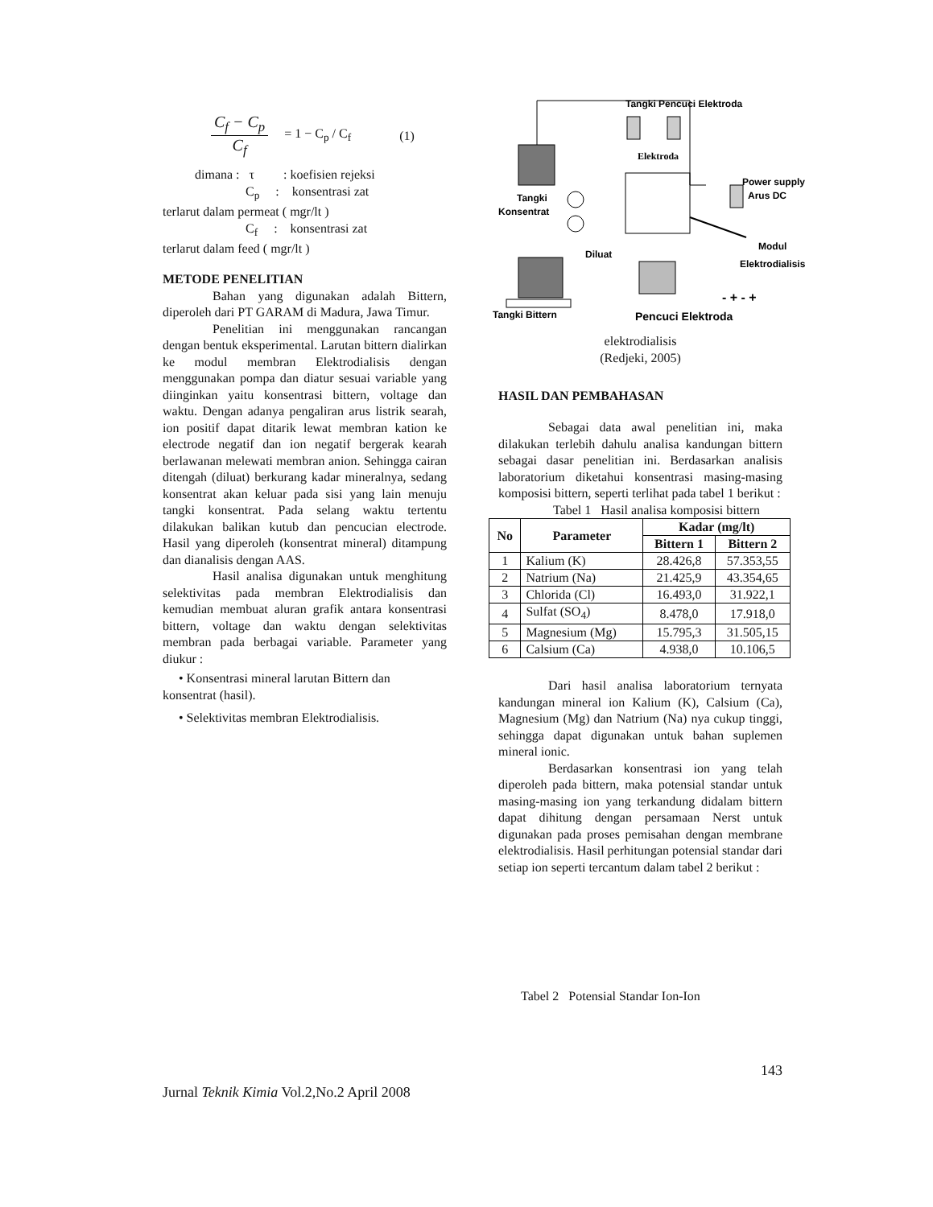C<sub>f</sub> − C<sub>p</sub>
C<sub>f</sub>
= 1 − C<sub>p</sub> / C<sub>f</sub> (1)
dimana : τ : koefisien rejeksi
C<sub>p</sub> : konsentrasi zat
terlarut dalam permeat ( mgr/lt )
C<sub>f</sub> : konsentrasi zat
terlarut dalam feed ( mgr/lt )
METODE PENELITIAN
Bahan yang digunakan adalah Bittern, diperoleh dari PT GARAM di Madura, Jawa Timur.
Penelitian ini menggunakan rancangan dengan bentuk eksperimental. Larutan bittern dialirkan ke modul membran Elektrodialisis dengan menggunakan pompa dan diatur sesuai variable yang diinginkan yaitu konsentrasi bittern, voltage dan waktu. Dengan adanya pengaliran arus listrik searah, ion positif dapat ditarik lewat membran kation ke electrode negatif dan ion negatif bergerak kearah berlawanan melewati membran anion. Sehingga cairan ditengah (diluat) berkurang kadar mineralnya, sedang konsentrat akan keluar pada sisi yang lain menuju tangki konsentrat. Pada selang waktu tertentu dilakukan balikan kutub dan pencucian electrode. Hasil yang diperoleh (konsentrat mineral) ditampung dan dianalisis dengan AAS.
Hasil analisa digunakan untuk menghitung selektivitas pada membran Elektrodialisis dan kemudian membuat aluran grafik antara konsentrasi bittern, voltage dan waktu dengan selektivitas membran pada berbagai variable. Parameter yang diukur :
• Konsentrasi mineral larutan Bittern dan
konsentrat (hasil).
• Selektivitas membran Elektrodialisis.
Tangki Pencuci Elektroda
Elektroda
Power supply
Arus DC
Tangki
Konsentrat
Modul
Elektrodialisis
Diluat
- + - +
Tangki Bittern
Pencuci Elektroda
elektrodialisis
(Redjeki, 2005)
HASIL DAN PEMBAHASAN
Sebagai data awal penelitian ini, maka dilakukan terlebih dahulu analisa kandungan bittern sebagai dasar penelitian ini. Berdasarkan analisis laboratorium diketahui konsentrasi masing-masing komposisi bittern, seperti terlihat pada tabel 1 berikut :
Tabel 1 Hasil analisa komposisi bittern
| No | Parameter | Kadar (mg/lt) | |
| --- | --- | --- | --- |
| | | Bittern 1 | Bittern 2 |
| 1 | Kalium (K) | 28.426,8 | 57.353,55 |
| 2 | Natrium (Na) | 21.425,9 | 43.354,65 |
| 3 | Chlorida (Cl) | 16.493,0 | 31.922,1 |
| 4 | Sulfat (SO<sub>4</sub>) | 8.478,0 | 17.918,0 |
| 5 | Magnesium (Mg) | 15.795,3 | 31.505,15 |
| 6 | Calsium (Ca) | 4.938,0 | 10.106,5 |
Dari hasil analisa laboratorium ternyata kandungan mineral ion Kalium (K), Calsium (Ca), Magnesium (Mg) dan Natrium (Na) nya cukup tinggi, sehingga dapat digunakan untuk bahan suplemen mineral ionic.
Berdasarkan konsentrasi ion yang telah diperoleh pada bittern, maka potensial standar untuk masing-masing ion yang terkandung didalam bittern dapat dihitung dengan persamaan Nerst untuk digunakan pada proses pemisahan dengan membrane elektrodialisis. Hasil perhitungan potensial standar dari setiap ion seperti tercantum dalam tabel 2 berikut :
Tabel 2 Potensial Standar Ion-Ion
143
Jurnal Teknik Kimia Vol.2,No.2 April 2008